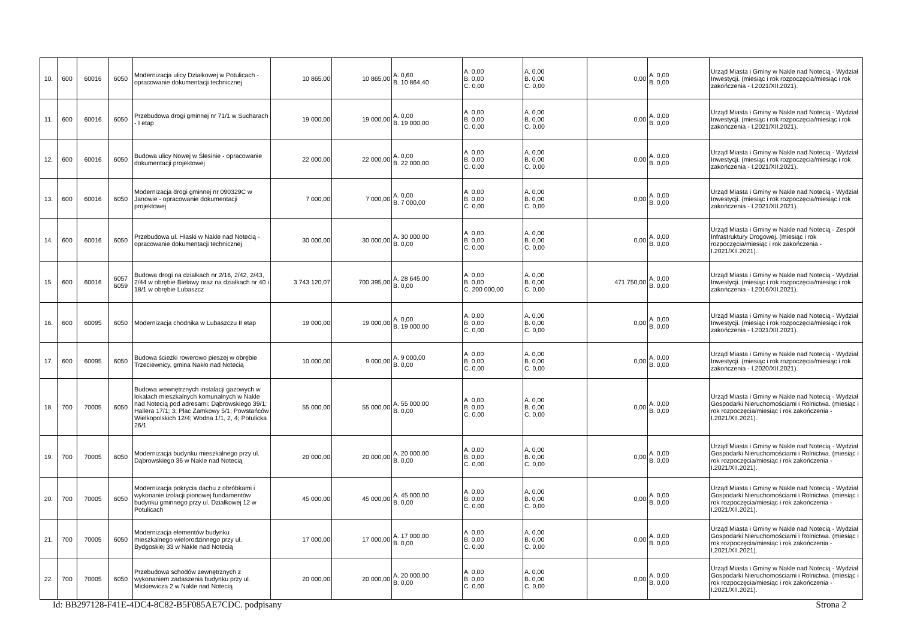| 10. | 600 | 60016 | 6050 | Modernizacja ulicy Działkowej w Potulicach - opracowanie dokumentacji technicznej | 10 865,00 | 10 865,00 | A. 0,60 B. 10 864,40 | A. 0,00 B. 0,00 C. 0,00 | A. 0,00 B. 0,00 C. 0,00 | 0,00 | A. 0,00 B. 0,00 | Urząd Miasta i Gminy w Nakle nad Notecią - Wydział Inwestycji. (miesiąc i rok rozpoczęcia/miesiąc i rok zakończenia - I.2021/XII.2021). |
| 11. | 600 | 60016 | 6050 | Przebudowa drogi gminnej nr 71/1 w Sucharach - I etap | 19 000,00 | 19 000,00 | A. 0,00 B. 19 000,00 | A. 0,00 B. 0,00 C. 0,00 | A. 0,00 B. 0,00 C. 0,00 | 0,00 | A. 0,00 B. 0,00 | Urząd Miasta i Gminy w Nakle nad Notecią - Wydział Inwestycji. (miesiąc i rok rozpoczęcia/miesiąc i rok zakończenia - I.2021/XII.2021). |
| 12. | 600 | 60016 | 6050 | Budowa ulicy Nowej w Ślesinie - opracowanie dokumentacji projektowej | 22 000,00 | 22 000,00 | A. 0,00 B. 22 000,00 | A. 0,00 B. 0,00 C. 0,00 | A. 0,00 B. 0,00 C. 0,00 | 0,00 | A. 0,00 B. 0,00 | Urząd Miasta i Gminy w Nakle nad Notecią - Wydział Inwestycji. (miesiąc i rok rozpoczęcia/miesiąc i rok zakończenia - I.2021/XII.2021). |
| 13. | 600 | 60016 | 6050 | Modernizacja drogi gminnej nr 090329C w Janowie - opracowanie dokumentacji projektowej | 7 000,00 | 7 000,00 | A. 0,00 B. 7 000,00 | A. 0,00 B. 0,00 C. 0,00 | A. 0,00 B. 0,00 C. 0,00 | 0,00 | A. 0,00 B. 0,00 | Urząd Miasta i Gminy w Nakle nad Notecią - Wydział Inwestycji. (miesiąc i rok rozpoczęcia/miesiąc i rok zakończenia - I.2021/XII.2021). |
| 14. | 600 | 60016 | 6050 | Przebudowa ul. Hłaski w Nakle nad Notecią - opracowanie dokumentacji technicznej | 30 000,00 | 30 000,00 | A. 30 000,00 B. 0,00 | A. 0,00 B. 0,00 C. 0,00 | A. 0,00 B. 0,00 C. 0,00 | 0,00 | A. 0,00 B. 0,00 | Urząd Miasta i Gminy w Nakle nad Notecią - Zespół Infrastruktury Drogowej. (miesiąc i rok rozpoczęcia/miesiąc i rok zakończenia - I.2021/XII.2021). |
| 15. | 600 | 60016 | 6057 6059 | Budowa drogi na działkach nr 2/16, 2/42, 2/43, 2/44 w obrębie Bielawy oraz na działkach nr 40 i 18/1 w obrębie Lubaszcz | 3 743 120,07 | 700 395,00 | A. 28 645,00 B. 0,00 | A. 0,00 B. 0,00 C. 200 000,00 | A. 0,00 B. 0,00 C. 0,00 | 471 750,00 | A. 0,00 B. 0,00 | Urząd Miasta i Gminy w Nakle nad Notecią - Wydział Inwestycji. (miesiąc i rok rozpoczęcia/miesiąc i rok zakończenia - I.2016/XII.2021). |
| 16. | 600 | 60095 | 6050 | Modernizacja chodnika w Lubaszczu II etap | 19 000,00 | 19 000,00 | A. 0,00 B. 19 000,00 | A. 0,00 B. 0,00 C. 0,00 | A. 0,00 B. 0,00 C. 0,00 | 0,00 | A. 0,00 B. 0,00 | Urząd Miasta i Gminy w Nakle nad Notecią - Wydział Inwestycji. (miesiąc i rok rozpoczęcia/miesiąc i rok zakończenia - I.2021/XII.2021). |
| 17. | 600 | 60095 | 6050 | Budowa ścieżki rowerowo pieszej w obrębie Trzeciewnicy, gmina Nakło nad Notecią | 10 000,00 | 9 000,00 | A. 9 000,00 B. 0,00 | A. 0,00 B. 0,00 C. 0,00 | A. 0,00 B. 0,00 C. 0,00 | 0,00 | A. 0,00 B. 0,00 | Urząd Miasta i Gminy w Nakle nad Notecią - Wydział Inwestycji. (miesiąc i rok rozpoczęcia/miesiąc i rok zakończenia - I.2020/XII.2021). |
| 18. | 700 | 70005 | 6050 | Budowa wewnętrznych instalacji gazowych w lokalach mieszkalnych komunalnych w Nakle nad Notecią pod adresami: Dąbrowskiego 39/1; Hallera 17/1; 3; Plac Zamkowy 5/1; Powstańców Wielkopolskich 12/4; Wodna 1/1, 2, 4; Potulicka 26/1 | 55 000,00 | 55 000,00 | A. 55 000,00 B. 0,00 | A. 0,00 B. 0,00 C. 0,00 | A. 0,00 B. 0,00 C. 0,00 | 0,00 | A. 0,00 B. 0,00 | Urząd Miasta i Gminy w Nakle nad Notecią - Wydział Gospodarki Nieruchomościami i Rolnictwa. (miesiąc i rok rozpoczęcia/miesiąc i rok zakończenia - I.2021/XII.2021). |
| 19. | 700 | 70005 | 6050 | Modernizacja budynku mieszkalnego przy ul. Dąbrowskiego 36 w Nakle nad Notecią | 20 000,00 | 20 000,00 | A. 20 000,00 B. 0,00 | A. 0,00 B. 0,00 C. 0,00 | A. 0,00 B. 0,00 C. 0,00 | 0,00 | A. 0,00 B. 0,00 | Urząd Miasta i Gminy w Nakle nad Notecią - Wydział Gospodarki Nieruchomościami i Rolnictwa. (miesiąc i rok rozpoczęcia/miesiąc i rok zakończenia - I.2021/XII.2021). |
| 20. | 700 | 70005 | 6050 | Modernizacja pokrycia dachu z obróbkami i wykonanie izolacji pionowej fundamentów budynku gminnego przy ul. Działkowej 12 w Potulicach | 45 000,00 | 45 000,00 | A. 45 000,00 B. 0,00 | A. 0,00 B. 0,00 C. 0,00 | A. 0,00 B. 0,00 C. 0,00 | 0,00 | A. 0,00 B. 0,00 | Urząd Miasta i Gminy w Nakle nad Notecią - Wydział Gospodarki Nieruchomościami i Rolnictwa. (miesiąc i rok rozpoczęcia/miesiąc i rok zakończenia - I.2021/XII.2021). |
| 21. | 700 | 70005 | 6050 | Modernizacja elementów budynku mieszkalnego wielorodzinnego przy ul. Bydgoskiej 33 w Nakle nad Notecią | 17 000,00 | 17 000,00 | A. 17 000,00 B. 0,00 | A. 0,00 B. 0,00 C. 0,00 | A. 0,00 B. 0,00 C. 0,00 | 0,00 | A. 0,00 B. 0,00 | Urząd Miasta i Gminy w Nakle nad Notecią - Wydział Gospodarki Nieruchomościami i Rolnictwa. (miesiąc i rok rozpoczęcia/miesiąc i rok zakończenia - I.2021/XII.2021). |
| 22. | 700 | 70005 | 6050 | Przebudowa schodów zewnętrznych z wykonaniem zadaszenia budynku przy ul. Mickiewicza 2 w Nakle nad Notecią | 20 000,00 | 20 000,00 | A. 20 000,00 B. 0,00 | A. 0,00 B. 0,00 C. 0,00 | A. 0,00 B. 0,00 C. 0,00 | 0,00 | A. 0,00 B. 0,00 | Urząd Miasta i Gminy w Nakle nad Notecią - Wydział Gospodarki Nieruchomościami i Rolnictwa. (miesiąc i rok rozpoczęcia/miesiąc i rok zakończenia - I.2021/XII.2021). |
Id: BB297128-F41E-4DC4-8C82-B5F085AE7CDC. podpisany Strona 2